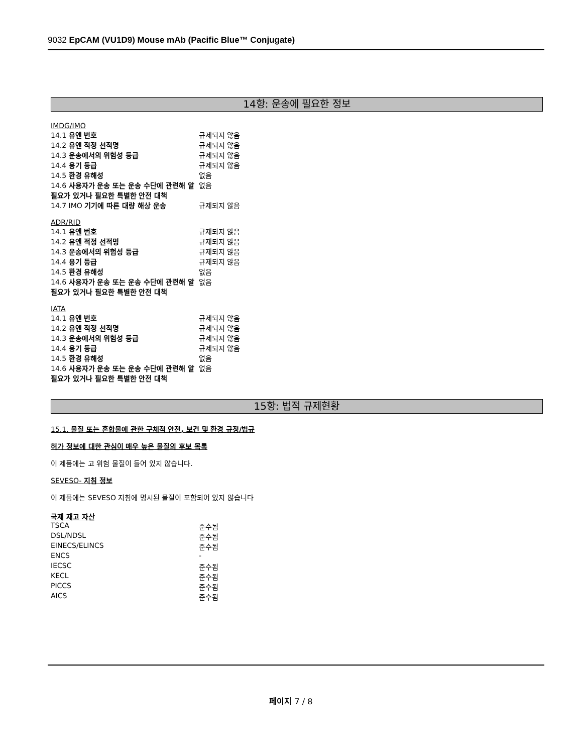9032 EpCAM (VU1D9) Mouse mAb (Pacific Blue™ Conjugate)
14항: 운송에 필요한 정보
IMDG/IMO
| 14.1 유엔 번호 | 규제되지 않음 |
| 14.2 유엔 적정 선적명 | 규제되지 않음 |
| 14.3 운송에서의 위험성 등급 | 규제되지 않음 |
| 14.4 용기 등급 | 규제되지 않음 |
| 14.5 환경 유해성 | 없음 |
| 14.6 사용자가 운송 또는 운송 수단에 관련해 알 필요가 있거나 필요한 특별한 안전 대책 | 없음 |
| 14.7 IMO 기기에 따른 대량 해상 운송 | 규제되지 않음 |
ADR/RID
| 14.1 유엔 번호 | 규제되지 않음 |
| 14.2 유엔 적정 선적명 | 규제되지 않음 |
| 14.3 운송에서의 위험성 등급 | 규제되지 않음 |
| 14.4 용기 등급 | 규제되지 않음 |
| 14.5 환경 유해성 | 없음 |
| 14.6 사용자가 운송 또는 운송 수단에 관련해 알 필요가 있거나 필요한 특별한 안전 대책 | 없음 |
IATA
| 14.1 유엔 번호 | 규제되지 않음 |
| 14.2 유엔 적정 선적명 | 규제되지 않음 |
| 14.3 운송에서의 위험성 등급 | 규제되지 않음 |
| 14.4 용기 등급 | 규제되지 않음 |
| 14.5 환경 유해성 | 없음 |
| 14.6 사용자가 운송 또는 운송 수단에 관련해 알 필요가 있거나 필요한 특별한 안전 대책 | 없음 |
15항: 법적 규제현황
15.1. 물질 또는 혼합물에 관한 구체적 안전, 보건 및 환경 규정/법규
허가 정보에 대한 관심이 매우 높은 물질의 후보 목록
이 제품에는 고 위험 물질이 들어 있지 않습니다.
SEVESO- 지침 정보
이 제품에는 SEVESO 지침에 명시된 물질이 포함되어 있지 않습니다
국제 재고 자산
| TSCA | 준수됨 |
| DSL/NDSL | 준수됨 |
| EINECS/ELINCS | 준수됨 |
| ENCS | - |
| IECSC | 준수됨 |
| KECL | 준수됨 |
| PICCS | 준수됨 |
| AICS | 준수됨 |
페이지 7 / 8